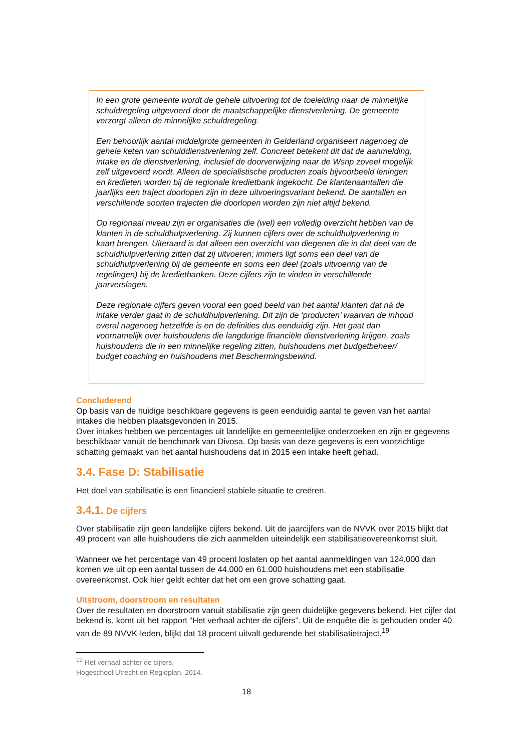In een grote gemeente wordt de gehele uitvoering tot de toeleiding naar de minnelijke schuldregeling uitgevoerd door de maatschappelijke dienstverlening. De gemeente verzorgt alleen de minnelijke schuldregeling.
Een behoorlijk aantal middelgrote gemeenten in Gelderland organiseert nagenoeg de gehele keten van schulddienstverlening zelf. Concreet betekent dit dat de aanmelding, intake en de dienstverlening, inclusief de doorverwijzing naar de Wsnp zoveel mogelijk zelf uitgevoerd wordt. Alleen de specialistische producten zoals bijvoorbeeld leningen en kredieten worden bij de regionale kredietbank ingekocht. De klantenaantallen die jaarlijks een traject doorlopen zijn in deze uitvoeringsvariant bekend. De aantallen en verschillende soorten trajecten die doorlopen worden zijn niet altijd bekend.
Op regionaal niveau zijn er organisaties die (wel) een volledig overzicht hebben van de klanten in de schuldhulpverlening. Zij kunnen cijfers over de schuldhulpverlening in kaart brengen. Uiteraard is dat alleen een overzicht van diegenen die in dat deel van de schuldhulpverlening zitten dat zij uitvoeren; immers ligt soms een deel van de schuldhulpverlening bij de gemeente en soms een deel (zoals uitvoering van de regelingen) bij de kredietbanken. Deze cijfers zijn te vinden in verschillende jaarverslagen.
Deze regionale cijfers geven vooral een goed beeld van het aantal klanten dat ná de intake verder gaat in de schuldhulpverlening. Dit zijn de ‘producten’ waarvan de inhoud overal nagenoeg hetzelfde is en de definities dus eenduidig zijn. Het gaat dan voornamelijk over huishoudens die langdurige financiële dienstverlening krijgen, zoals huishoudens die in een minnelijke regeling zitten, huishoudens met budgetbeheer/ budget coaching en huishoudens met Beschermingsbewind.
Concluderend
Op basis van de huidige beschikbare gegevens is geen eenduidig aantal te geven van het aantal intakes die hebben plaatsgevonden in 2015.
Over intakes hebben we percentages uit landelijke en gemeentelijke onderzoeken en zijn er gegevens beschikbaar vanuit de benchmark van Divosa. Op basis van deze gegevens is een voorzichtige schatting gemaakt van het aantal huishoudens dat in 2015 een intake heeft gehad.
3.4. Fase D: Stabilisatie
Het doel van stabilisatie is een financieel stabiele situatie te creëren.
3.4.1. De cijfers
Over stabilisatie zijn geen landelijke cijfers bekend. Uit de jaarcijfers van de NVVK over 2015 blijkt dat 49 procent van alle huishoudens die zich aanmelden uiteindelijk een stabilisatieovereenkomst sluit.
Wanneer we het percentage van 49 procent loslaten op het aantal aanmeldingen van 124.000 dan komen we uit op een aantal tussen de 44.000 en 61.000 huishoudens met een stabilisatie overeenkomst. Ook hier geldt echter dat het om een grove schatting gaat.
Uitstroom, doorstroom en resultaten
Over de resultaten en doorstroom vanuit stabilisatie zijn geen duidelijke gegevens bekend. Het cijfer dat bekend is, komt uit het rapport “Het verhaal achter de cijfers”. Uit de enquête die is gehouden onder 40 van de 89 NVVK-leden, blijkt dat 18 procent uitvalt gedurende het stabilisatietraject.<sup>19</sup>
<sup>19</sup> Het verhaal achter de cijfers, Hogeschool Utrecht en Regioplan, 2014.
18